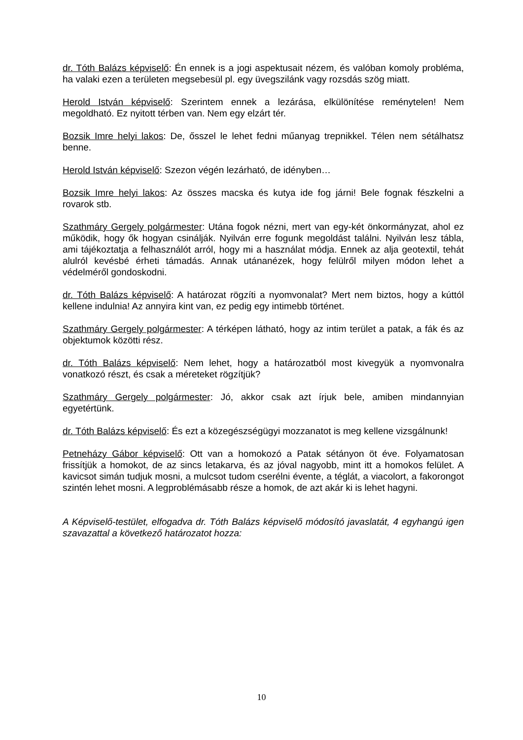dr. Tóth Balázs képviselő: Én ennek is a jogi aspektusait nézem, és valóban komoly probléma, ha valaki ezen a területen megsebesül pl. egy üvegszilánk vagy rozsdás szög miatt.
Herold István képviselő: Szerintem ennek a lezárása, elkülönítése reménytelen! Nem megoldható. Ez nyitott térben van. Nem egy elzárt tér.
Bozsik Imre helyi lakos: De, ősszel le lehet fedni műanyag trepnikkel. Télen nem sétálhatsz benne.
Herold István képviselő: Szezon végén lezárható, de idényben…
Bozsik Imre helyi lakos: Az összes macska és kutya ide fog járni! Bele fognak fészkelni a rovarok stb.
Szathmáry Gergely polgármester: Utána fogok nézni, mert van egy-két önkormányzat, ahol ez működik, hogy ők hogyan csinálják. Nyilván erre fogunk megoldást találni. Nyilván lesz tábla, ami tájékoztatja a felhasználót arról, hogy mi a használat módja. Ennek az alja geotextil, tehát alulról kevésbé érheti támadás. Annak utánanézek, hogy felülről milyen módon lehet a védelméről gondoskodni.
dr. Tóth Balázs képviselő: A határozat rögzíti a nyomvonalat? Mert nem biztos, hogy a kúttól kellene indulnia! Az annyira kint van, ez pedig egy intimebb történet.
Szathmáry Gergely polgármester: A térképen látható, hogy az intim terület a patak, a fák és az objektumok közötti rész.
dr. Tóth Balázs képviselő: Nem lehet, hogy a határozatból most kivegyük a nyomvonalra vonatkozó részt, és csak a méreteket rögzítjük?
Szathmáry Gergely polgármester: Jó, akkor csak azt írjuk bele, amiben mindannyian egyetértünk.
dr. Tóth Balázs képviselő: És ezt a közegészségügyi mozzanatot is meg kellene vizsgálnunk!
Petneházy Gábor képviselő: Ott van a homokozó a Patak sétányon öt éve. Folyamatosan frissítjük a homokot, de az sincs letakarva, és az jóval nagyobb, mint itt a homokos felület. A kavicsot simán tudjuk mosni, a mulcsot tudom cserélni évente, a téglát, a viacolort, a fakorongot szintén lehet mosni. A legproblémásabb része a homok, de azt akár ki is lehet hagyni.
A Képviselő-testület, elfogadva dr. Tóth Balázs képviselő módosító javaslatát, 4 egyhangú igen szavazattal a következő határozatot hozza:
10